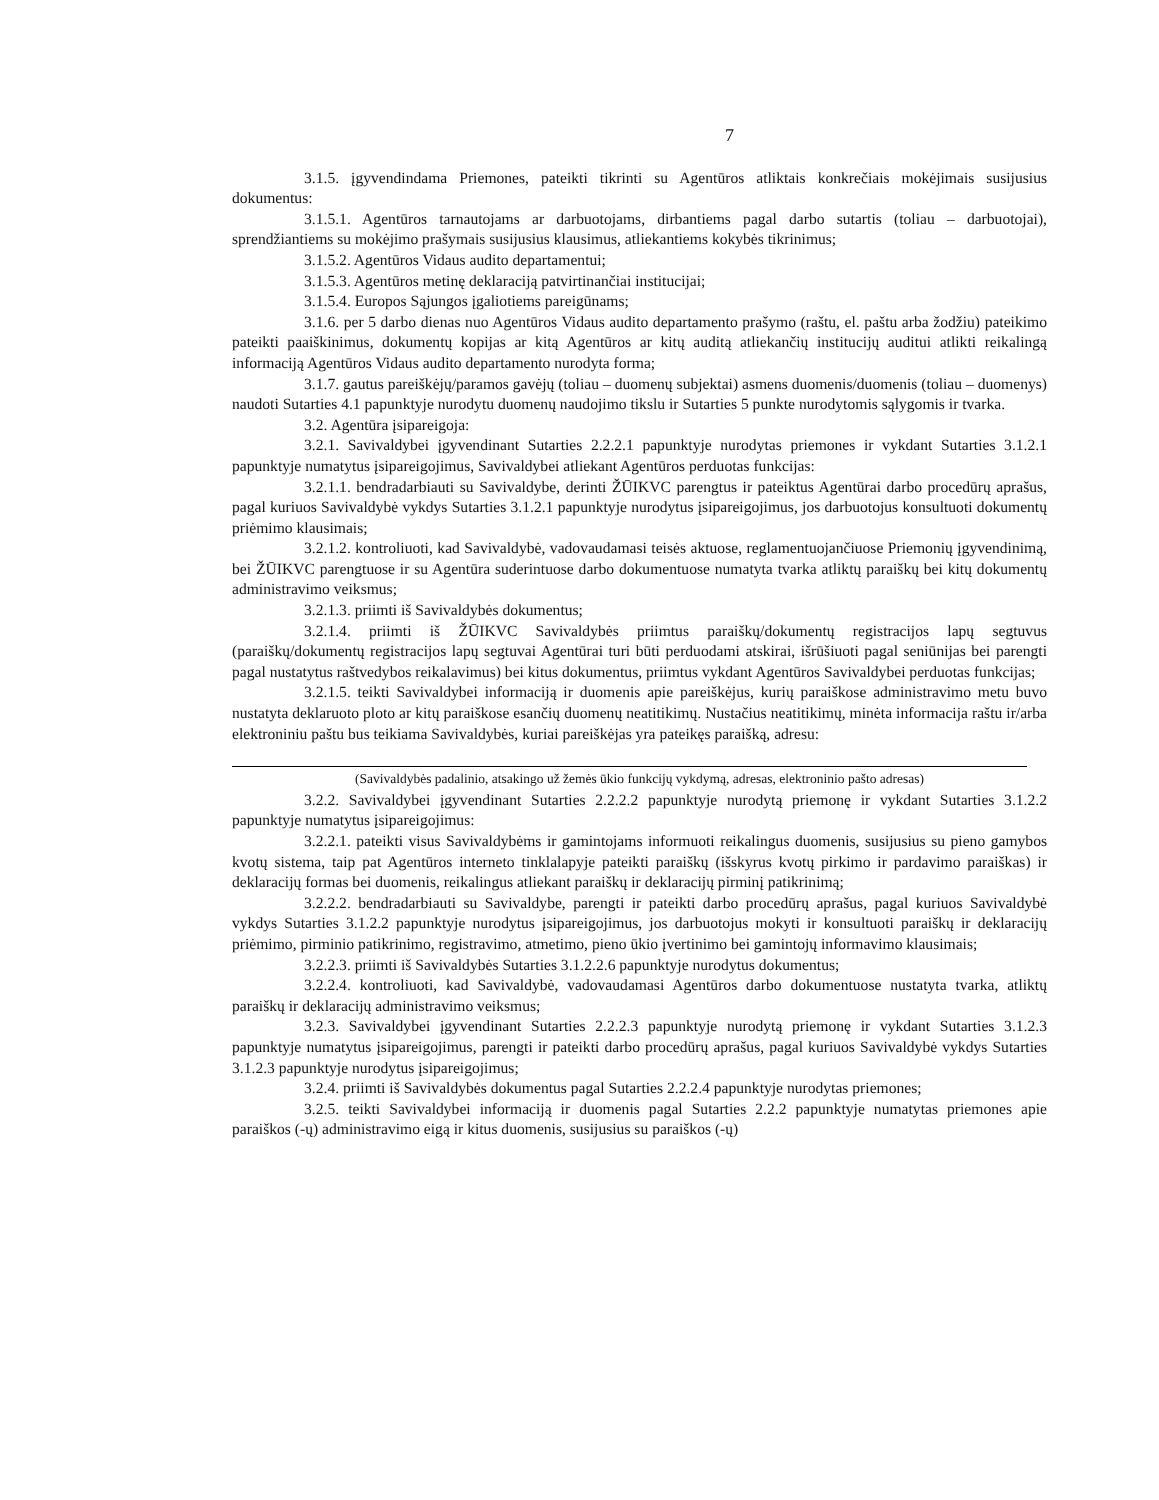7
3.1.5. įgyvendindama Priemones, pateikti tikrinti su Agentūros atliktais konkrečiais mokėjimais susijusius dokumentus:
3.1.5.1. Agentūros tarnautojams ar darbuotojams, dirbantiems pagal darbo sutartis (toliau – darbuotojai), sprendžiantiems su mokėjimo prašymais susijusius klausimus, atliekantiems kokybės tikrinimus;
3.1.5.2. Agentūros Vidaus audito departamentui;
3.1.5.3. Agentūros metinę deklaraciją patvirtinančiai institucijai;
3.1.5.4. Europos Sąjungos įgaliotiems pareigūnams;
3.1.6. per 5 darbo dienas nuo Agentūros Vidaus audito departamento prašymo (raštu, el. paštu arba žodžiu) pateikimo pateikti paaiškinimus, dokumentų kopijas ar kitą Agentūros ar kitų auditą atliekančių institucijų auditui atlikti reikalingą informaciją Agentūros Vidaus audito departamento nurodyta forma;
3.1.7. gautus pareiškėjų/paramos gavėjų (toliau – duomenų subjektai) asmens duomenis/duomenis (toliau – duomenys) naudoti Sutarties 4.1 papunktyje nurodytu duomenų naudojimo tikslu ir Sutarties 5 punkte nurodytomis sąlygomis ir tvarka.
3.2. Agentūra įsipareigoja:
3.2.1. Savivaldybei įgyvendinant Sutarties 2.2.2.1 papunktyje nurodytas priemones ir vykdant Sutarties 3.1.2.1 papunktyje numatytus įsipareigojimus, Savivaldybei atliekant Agentūros perduotas funkcijas:
3.2.1.1. bendradarbiauti su Savivaldybe, derinti ŽŪIKVC parengtus ir pateiktus Agentūrai darbo procedūrų aprašus, pagal kuriuos Savivaldybė vykdys Sutarties 3.1.2.1 papunktyje nurodytus įsipareigojimus, jos darbuotojus konsultuoti dokumentų priėmimo klausimais;
3.2.1.2. kontroliuoti, kad Savivaldybė, vadovaudamasi teisės aktuose, reglamentuojančiuose Priemonių įgyvendinimą, bei ŽŪIKVC parengtuose ir su Agentūra suderintuose darbo dokumentuose numatyta tvarka atliktų paraiškų bei kitų dokumentų administravimo veiksmus;
3.2.1.3. priimti iš Savivaldybės dokumentus;
3.2.1.4. priimti iš ŽŪIKVC Savivaldybės priimtus paraiškų/dokumentų registracijos lapų segtuvus (paraiškų/dokumentų registracijos lapų segtuvai Agentūrai turi būti perduodami atskirai, išrūšiuoti pagal seniūnijas bei parengti pagal nustatytus raštvedybos reikalavimus) bei kitus dokumentus, priimtus vykdant Agentūros Savivaldybei perduotas funkcijas;
3.2.1.5. teikti Savivaldybei informaciją ir duomenis apie pareiškėjus, kurių paraiškose administravimo metu buvo nustatyta deklaruoto ploto ar kitų paraiškose esančių duomenų neatitikimų. Nustačius neatitikimų, minėta informacija raštu ir/arba elektroniniu paštu bus teikiama Savivaldybės, kuriai pareiškėjas yra pateikęs paraišką, adresu:
(Savivaldybės padalinio, atsakingo už žemės ūkio funkcijų vykdymą, adresas, elektroninio pašto adresas)
3.2.2. Savivaldybei įgyvendinant Sutarties 2.2.2.2 papunktyje nurodytą priemonę ir vykdant Sutarties 3.1.2.2 papunktyje numatytus įsipareigojimus:
3.2.2.1. pateikti visus Savivaldybėms ir gamintojams informuoti reikalingus duomenis, susijusius su pieno gamybos kvotų sistema, taip pat Agentūros interneto tinklalapyje pateikti paraiškų (išskyrus kvotų pirkimo ir pardavimo paraiškas) ir deklaracijų formas bei duomenis, reikalingus atliekant paraiškų ir deklaracijų pirminį patikrinimą;
3.2.2.2. bendradarbiauti su Savivaldybe, parengti ir pateikti darbo procedūrų aprašus, pagal kuriuos Savivaldybė vykdys Sutarties 3.1.2.2 papunktyje nurodytus įsipareigojimus, jos darbuotojus mokyti ir konsultuoti paraiškų ir deklaracijų priėmimo, pirminio patikrinimo, registravimo, atmetimo, pieno ūkio įvertinimo bei gamintojų informavimo klausimais;
3.2.2.3. priimti iš Savivaldybės Sutarties 3.1.2.2.6 papunktyje nurodytus dokumentus;
3.2.2.4. kontroliuoti, kad Savivaldybė, vadovaudamasi Agentūros darbo dokumentuose nustatyta tvarka, atliktų paraiškų ir deklaracijų administravimo veiksmus;
3.2.3. Savivaldybei įgyvendinant Sutarties 2.2.2.3 papunktyje nurodytą priemonę ir vykdant Sutarties 3.1.2.3 papunktyje numatytus įsipareigojimus, parengti ir pateikti darbo procedūrų aprašus, pagal kuriuos Savivaldybė vykdys Sutarties 3.1.2.3 papunktyje nurodytus įsipareigojimus;
3.2.4. priimti iš Savivaldybės dokumentus pagal Sutarties 2.2.2.4 papunktyje nurodytas priemones;
3.2.5. teikti Savivaldybei informaciją ir duomenis pagal Sutarties 2.2.2 papunktyje numatytas priemones apie paraiškos (-ų) administravimo eigą ir kitus duomenis, susijusius su paraiškos (-ų)